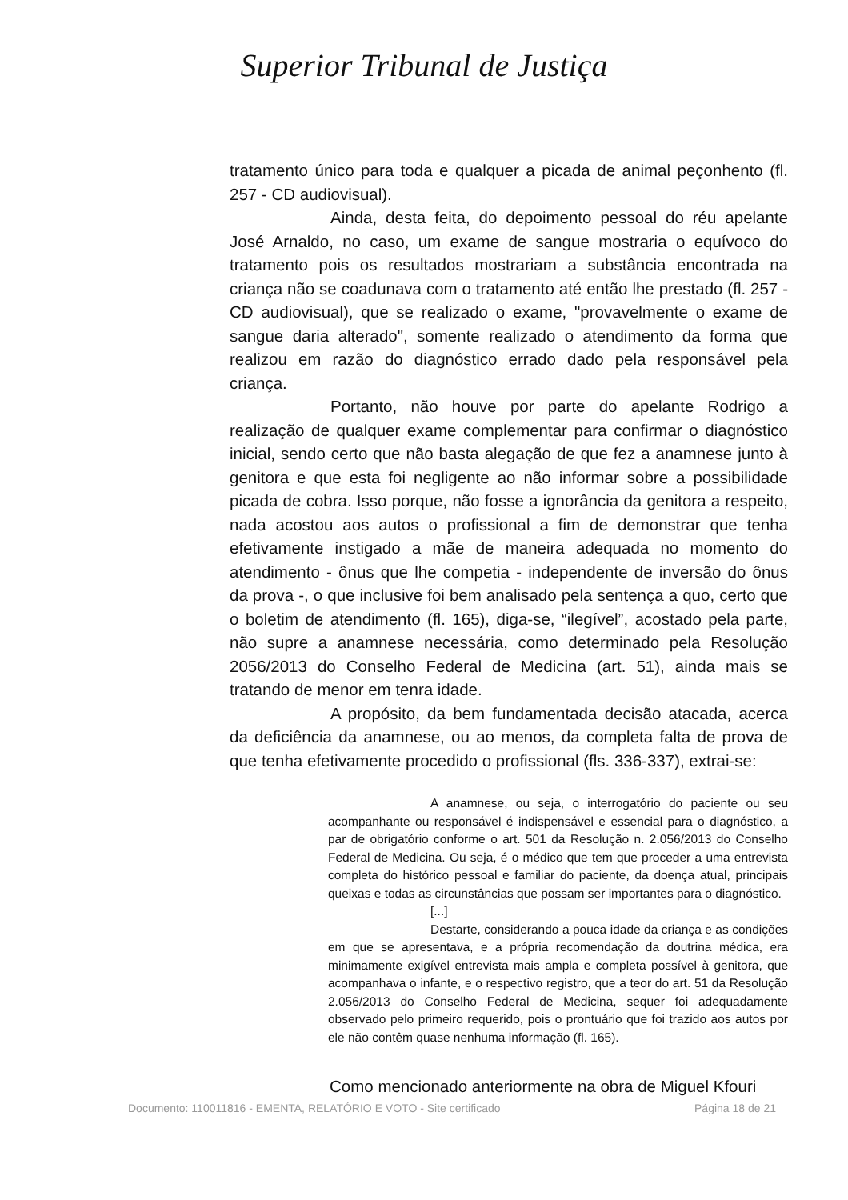Superior Tribunal de Justiça
tratamento único para toda e qualquer a picada de animal peçonhento (fl. 257 - CD audiovisual).
Ainda, desta feita, do depoimento pessoal do réu apelante José Arnaldo, no caso, um exame de sangue mostraria o equívoco do tratamento pois os resultados mostrariam a substância encontrada na criança não se coadunava com o tratamento até então lhe prestado (fl. 257 - CD audiovisual), que se realizado o exame, "provavelmente o exame de sangue daria alterado", somente realizado o atendimento da forma que realizou em razão do diagnóstico errado dado pela responsável pela criança.
Portanto, não houve por parte do apelante Rodrigo a realização de qualquer exame complementar para confirmar o diagnóstico inicial, sendo certo que não basta alegação de que fez a anamnese junto à genitora e que esta foi negligente ao não informar sobre a possibilidade picada de cobra. Isso porque, não fosse a ignorância da genitora a respeito, nada acostou aos autos o profissional a fim de demonstrar que tenha efetivamente instigado a mãe de maneira adequada no momento do atendimento - ônus que lhe competia - independente de inversão do ônus da prova -, o que inclusive foi bem analisado pela sentença a quo, certo que o boletim de atendimento (fl. 165), diga-se, “ilegível”, acostado pela parte, não supre a anamnese necessária, como determinado pela Resolução 2056/2013 do Conselho Federal de Medicina (art. 51), ainda mais se tratando de menor em tenra idade.
A propósito, da bem fundamentada decisão atacada, acerca da deficiência da anamnese, ou ao menos, da completa falta de prova de que tenha efetivamente procedido o profissional (fls. 336-337), extrai-se:
A anamnese, ou seja, o interrogatório do paciente ou seu acompanhante ou responsável é indispensável e essencial para o diagnóstico, a par de obrigatório conforme o art. 501 da Resolução n. 2.056/2013 do Conselho Federal de Medicina. Ou seja, é o médico que tem que proceder a uma entrevista completa do histórico pessoal e familiar do paciente, da doença atual, principais queixas e todas as circunstâncias que possam ser importantes para o diagnóstico.
[...]
Destarte, considerando a pouca idade da criança e as condições em que se apresentava, e a própria recomendação da doutrina médica, era minimamente exigível entrevista mais ampla e completa possível à genitora, que acompanhava o infante, e o respectivo registro, que a teor do art. 51 da Resolução 2.056/2013 do Conselho Federal de Medicina, sequer foi adequadamente observado pelo primeiro requerido, pois o prontuário que foi trazido aos autos por ele não contêm quase nenhuma informação (fl. 165).
Como mencionado anteriormente na obra de Miguel Kfouri
Documento: 110011816 - EMENTA, RELATÓRIO E VOTO - Site certificado Página 18 de 21